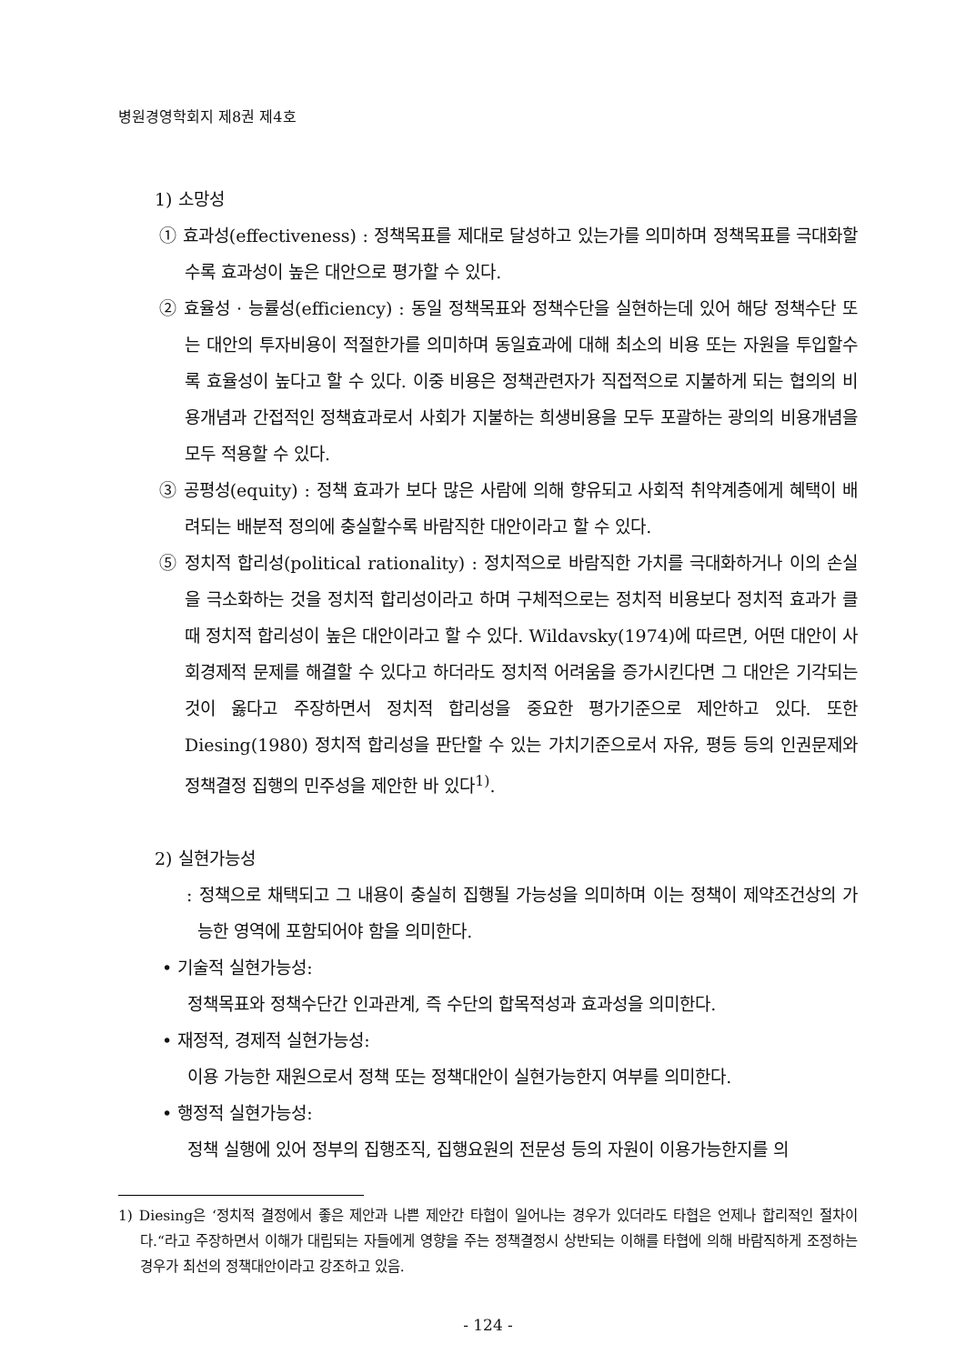병원경영학회지 제8권 제4호
1) 소망성
① 효과성(effectiveness) : 정책목표를 제대로 달성하고 있는가를 의미하며 정책목표를 극대화할수록 효과성이 높은 대안으로 평가할 수 있다.
② 효율성 · 능률성(efficiency) : 동일 정책목표와 정책수단을 실현하는데 있어 해당 정책수단 또는 대안의 투자비용이 적절한가를 의미하며 동일효과에 대해 최소의 비용 또는 자원을 투입할수록 효율성이 높다고 할 수 있다. 이중 비용은 정책관련자가 직접적으로 지불하게 되는 협의의 비용개념과 간접적인 정책효과로서 사회가 지불하는 희생비용을 모두 포괄하는 광의의 비용개념을 모두 적용할 수 있다.
③ 공평성(equity) : 정책 효과가 보다 많은 사람에 의해 향유되고 사회적 취약계층에게 혜택이 배려되는 배분적 정의에 충실할수록 바람직한 대안이라고 할 수 있다.
⑤ 정치적 합리성(political rationality) : 정치적으로 바람직한 가치를 극대화하거나 이의 손실을 극소화하는 것을 정치적 합리성이라고 하며 구체적으로는 정치적 비용보다 정치적 효과가 클 때 정치적 합리성이 높은 대안이라고 할 수 있다. Wildavsky(1974)에 따르면, 어떤 대안이 사회경제적 문제를 해결할 수 있다고 하더라도 정치적 어려움을 증가시킨다면 그 대안은 기각되는 것이 옳다고 주장하면서 정치적 합리성을 중요한 평가기준으로 제안하고 있다. 또한 Diesing(1980) 정치적 합리성을 판단할 수 있는 가치기준으로서 자유, 평등 등의 인권문제와 정책결정 집행의 민주성을 제안한 바 있다<sup>1)</sup>.
2) 실현가능성
: 정책으로 채택되고 그 내용이 충실히 집행될 가능성을 의미하며 이는 정책이 제약조건상의 가능한 영역에 포함되어야 함을 의미한다.
• 기술적 실현가능성:
정책목표와 정책수단간 인과관계, 즉 수단의 합목적성과 효과성을 의미한다.
• 재정적, 경제적 실현가능성:
이용 가능한 재원으로서 정책 또는 정책대안이 실현가능한지 여부를 의미한다.
• 행정적 실현가능성:
정책 실행에 있어 정부의 집행조직, 집행요원의 전문성 등의 자원이 이용가능한지를 의
1) Diesing은 ‘정치적 결정에서 좋은 제안과 나쁜 제안간 타협이 일어나는 경우가 있더라도 타협은 언제나 합리적인 절차이다.“라고 주장하면서 이해가 대립되는 자들에게 영향을 주는 정책결정시 상반되는 이해를 타협에 의해 바람직하게 조정하는 경우가 최선의 정책대안이라고 강조하고 있음.
- 124 -